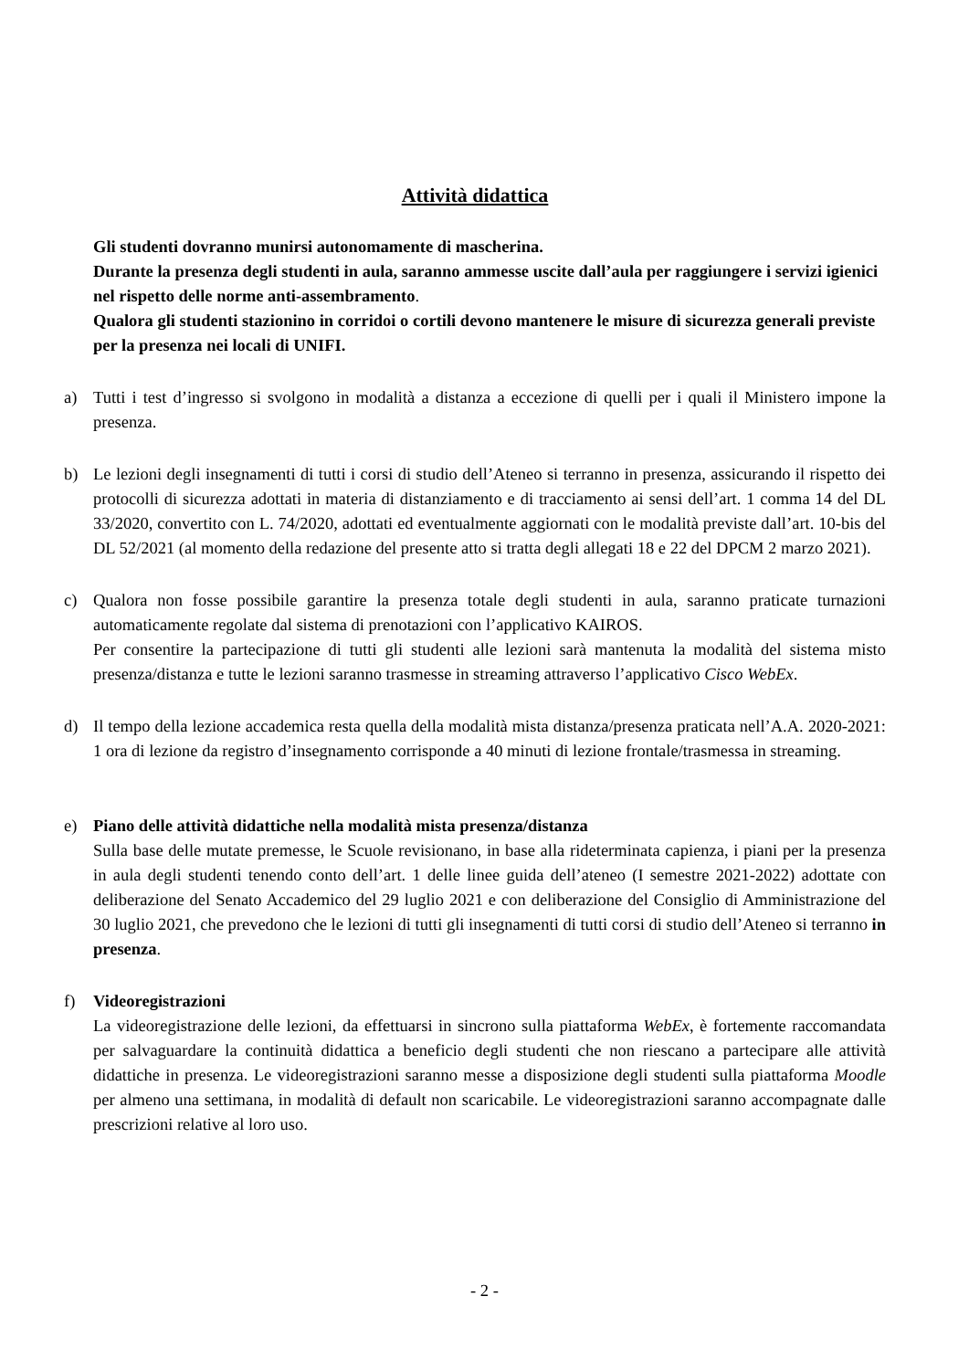Attività didattica
Gli studenti dovranno munirsi autonomamente di mascherina.
Durante la presenza degli studenti in aula, saranno ammesse uscite dall’aula per raggiungere i servizi igienici nel rispetto delle norme anti-assembramento.
Qualora gli studenti stazionino in corridoi o cortili devono mantenere le misure di sicurezza generali previste per la presenza nei locali di UNIFI.
a) Tutti i test d’ingresso si svolgono in modalità a distanza a eccezione di quelli per i quali il Ministero impone la presenza.
b) Le lezioni degli insegnamenti di tutti i corsi di studio dell’Ateneo si terranno in presenza, assicurando il rispetto dei protocolli di sicurezza adottati in materia di distanziamento e di tracciamento ai sensi dell’art. 1 comma 14 del DL 33/2020, convertito con L. 74/2020, adottati ed eventualmente aggiornati con le modalità previste dall’art. 10-bis del DL 52/2021 (al momento della redazione del presente atto si tratta degli allegati 18 e 22 del DPCM 2 marzo 2021).
c) Qualora non fosse possibile garantire la presenza totale degli studenti in aula, saranno praticate turnazioni automaticamente regolate dal sistema di prenotazioni con l’applicativo KAIROS.
Per consentire la partecipazione di tutti gli studenti alle lezioni sarà mantenuta la modalità del sistema misto presenza/distanza e tutte le lezioni saranno trasmesse in streaming attraverso l’applicativo Cisco WebEx.
d) Il tempo della lezione accademica resta quella della modalità mista distanza/presenza praticata nell’A.A. 2020-2021: 1 ora di lezione da registro d’insegnamento corrisponde a 40 minuti di lezione frontale/trasmessa in streaming.
e) Piano delle attività didattiche nella modalità mista presenza/distanza
Sulla base delle mutate premesse, le Scuole revisionano, in base alla rideterminata capienza, i piani per la presenza in aula degli studenti tenendo conto dell’art. 1 delle linee guida dell’ateneo (I semestre 2021-2022) adottate con deliberazione del Senato Accademico del 29 luglio 2021 e con deliberazione del Consiglio di Amministrazione del 30 luglio 2021, che prevedono che le lezioni di tutti gli insegnamenti di tutti corsi di studio dell’Ateneo si terranno in presenza.
f) Videoregistrazioni
La videoregistrazione delle lezioni, da effettuarsi in sincrono sulla piattaforma WebEx, è fortemente raccomandata per salvaguardare la continuità didattica a beneficio degli studenti che non riescano a partecipare alle attività didattiche in presenza. Le videoregistrazioni saranno messe a disposizione degli studenti sulla piattaforma Moodle per almeno una settimana, in modalità di default non scaricabile. Le videoregistrazioni saranno accompagnate dalle prescrizioni relative al loro uso.
- 2 -